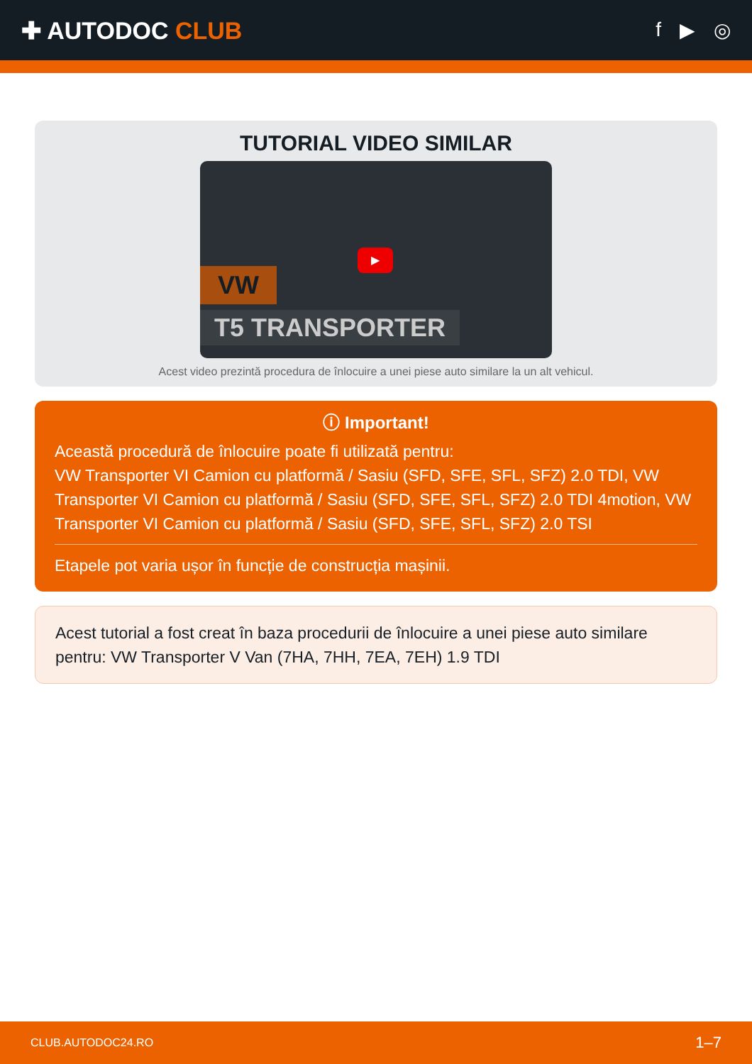✚ AUTODOC CLUB
f ▶ ◎
TUTORIAL VIDEO SIMILAR
VW
T5 TRANSPORTER
▶
Acest video prezintă procedura de înlocuire a unei piese auto similare la un alt vehicul.
ⓘ Important!
Această procedură de înlocuire poate fi utilizată pentru:
VW Transporter VI Camion cu platformă / Sasiu (SFD, SFE, SFL, SFZ) 2.0 TDI, VW Transporter VI Camion cu platformă / Sasiu (SFD, SFE, SFL, SFZ) 2.0 TDI 4motion, VW Transporter VI Camion cu platformă / Sasiu (SFD, SFE, SFL, SFZ) 2.0 TSI
Etapele pot varia ușor în funcție de construcția mașinii.
Acest tutorial a fost creat în baza procedurii de înlocuire a unei piese auto similare pentru: VW Transporter V Van (7HA, 7HH, 7EA, 7EH) 1.9 TDI
CLUB.AUTODOC24.RO 1–7